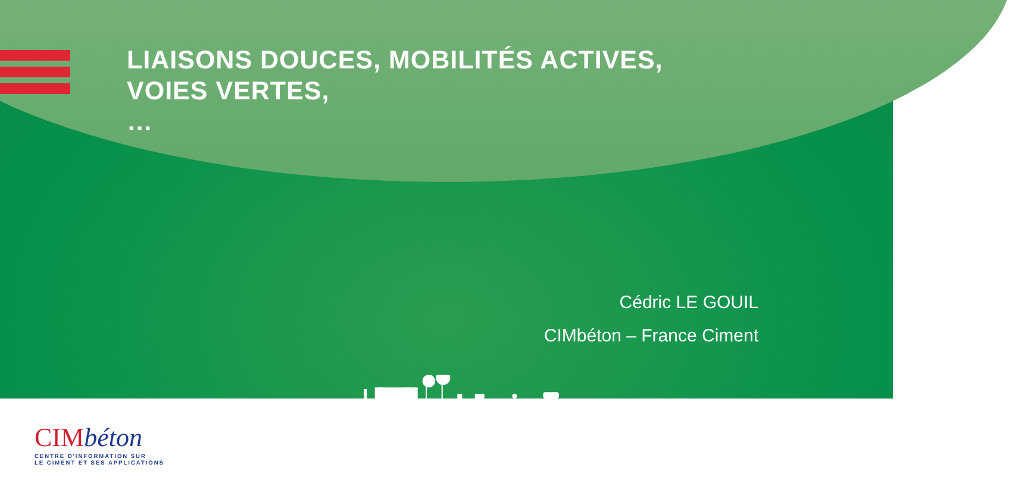LIAISONS DOUCES, MOBILITÉS ACTIVES,
VOIES VERTES,
…
Cédric LE GOUIL
CIMbéton – France Ciment
CIMbéton
CENTRE D'INFORMATION SUR
LE CIMENT ET SES APPLICATIONS